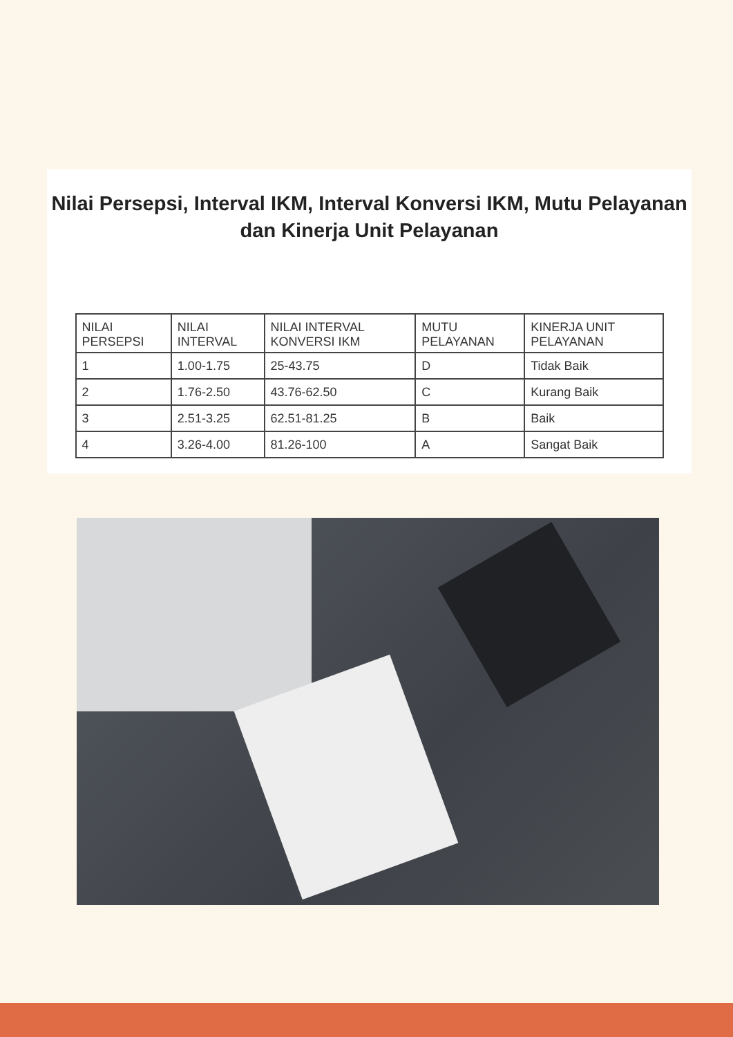Nilai Persepsi, Interval IKM, Interval Konversi IKM, Mutu Pelayanan dan Kinerja Unit Pelayanan
| NILAI PERSEPSI | NILAI INTERVAL | NILAI INTERVAL KONVERSI IKM | MUTU PELAYANAN | KINERJA UNIT PELAYANAN |
| 1 | 1.00-1.75 | 25-43.75 | D | Tidak Baik |
| 2 | 1.76-2.50 | 43.76-62.50 | C | Kurang Baik |
| 3 | 2.51-3.25 | 62.51-81.25 | B | Baik |
| 4 | 3.26-4.00 | 81.26-100 | A | Sangat Baik |